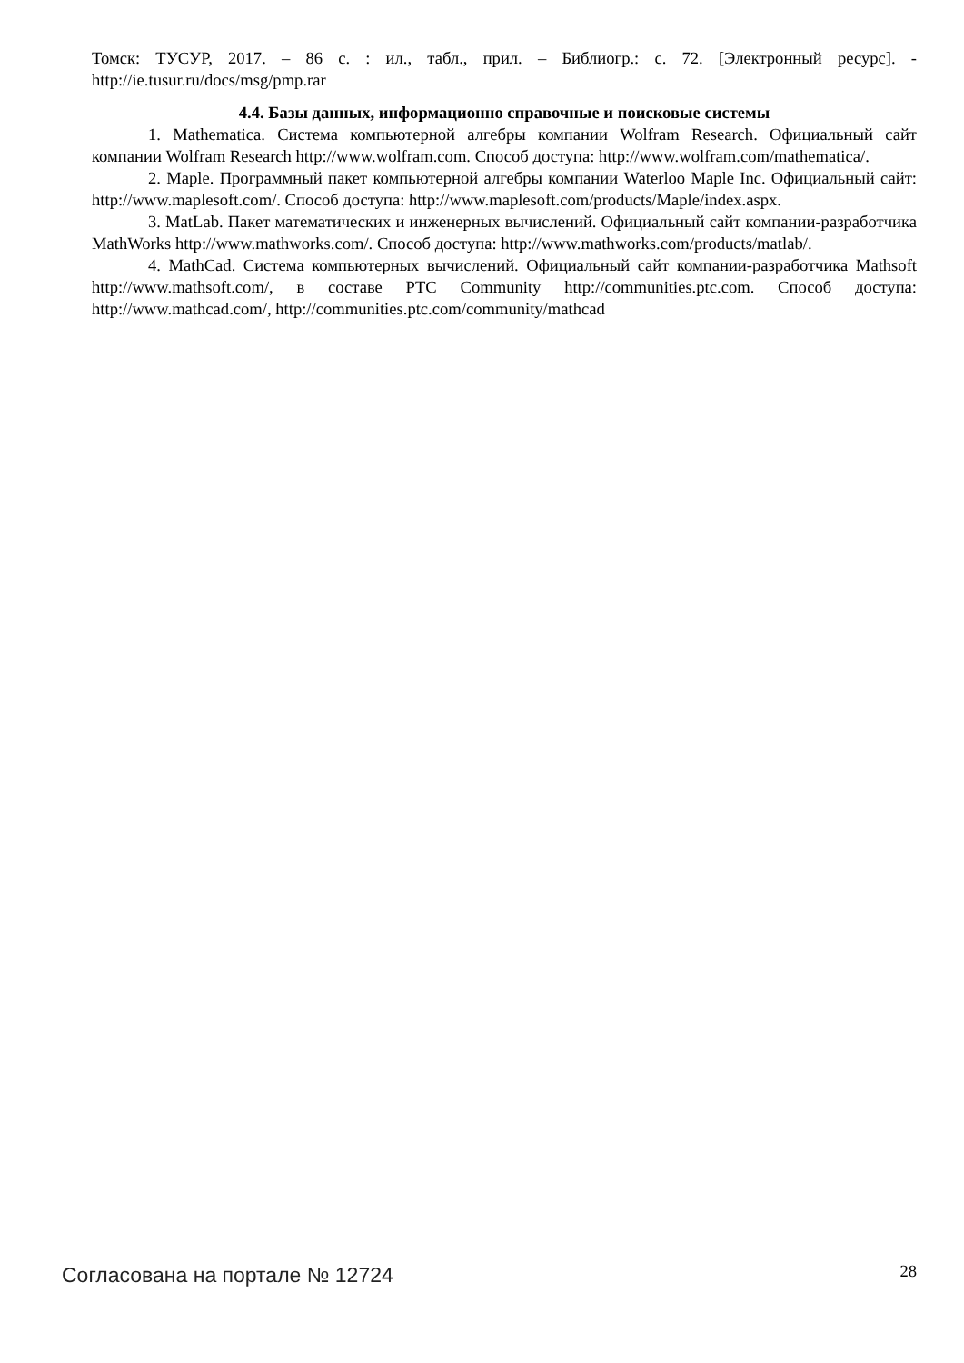Томск: ТУСУР, 2017. – 86 с. : ил., табл., прил. – Библиогр.: с. 72. [Электронный ресурс]. - http://ie.tusur.ru/docs/msg/pmp.rar
4.4. Базы данных, информационно справочные и поисковые системы
1. Mathematica. Система компьютерной алгебры компании Wolfram Research. Официальный сайт компании Wolfram Research http://www.wolfram.com. Способ доступа: http://www.wolfram.com/mathematica/.
2. Maple. Программный пакет компьютерной алгебры компании Waterloo Maple Inc. Официальный сайт: http://www.maplesoft.com/. Способ доступа: http://www.maplesoft.com/products/Maple/index.aspx.
3. MatLab. Пакет математических и инженерных вычислений. Официальный сайт компании-разработчика MathWorks http://www.mathworks.com/. Способ доступа: http://www.mathworks.com/products/matlab/.
4. MathCad. Система компьютерных вычислений. Официальный сайт компании-разработчика Mathsoft http://www.mathsoft.com/, в составе PTC Community http://communities.ptc.com. Способ доступа: http://www.mathcad.com/, http://communities.ptc.com/community/mathcad
Согласована на портале № 12724 28